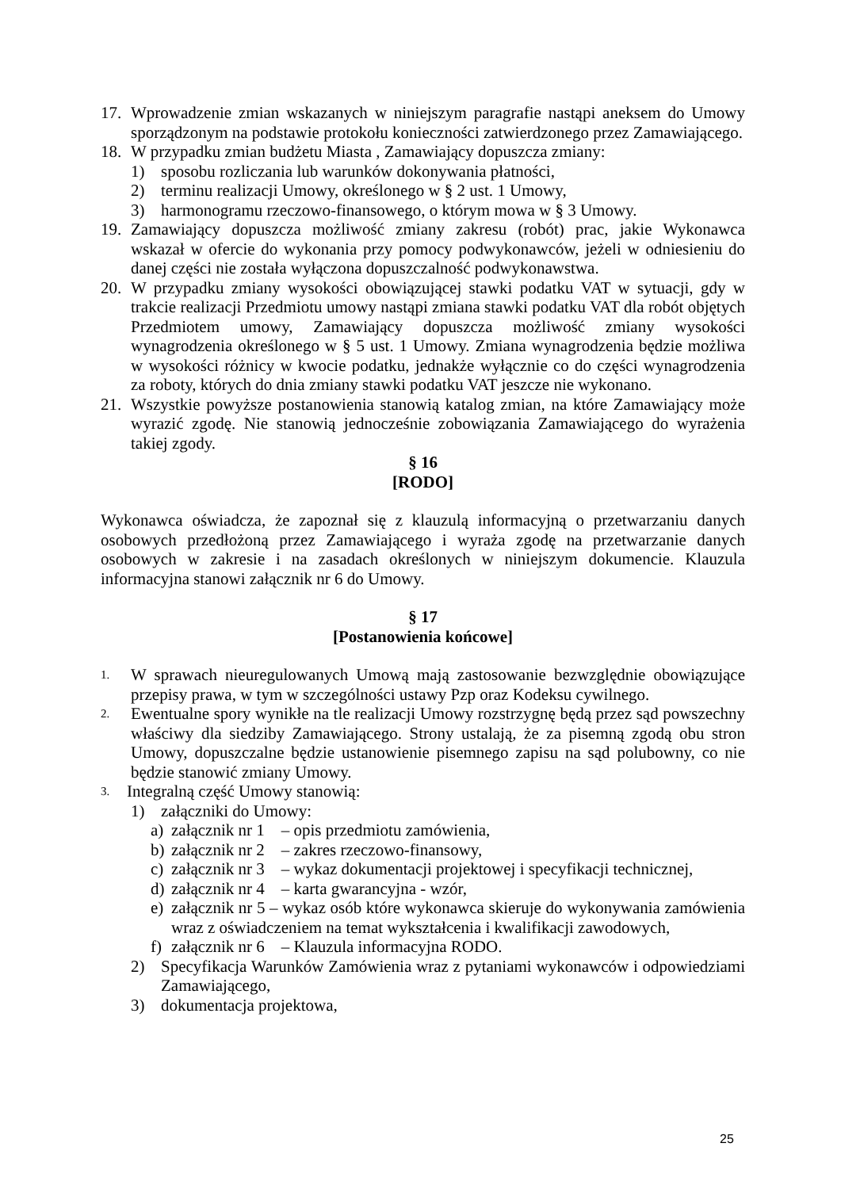17. Wprowadzenie zmian wskazanych w niniejszym paragrafie nastąpi aneksem do Umowy sporządzonym na podstawie protokołu konieczności zatwierdzonego przez Zamawiającego.
18. W przypadku zmian budżetu Miasta , Zamawiający dopuszcza zmiany:
1) sposobu rozliczania lub warunków dokonywania płatności,
2) terminu realizacji Umowy, określonego w § 2 ust. 1 Umowy,
3) harmonogramu rzeczowo-finansowego, o którym mowa w § 3 Umowy.
19. Zamawiający dopuszcza możliwość zmiany zakresu (robót) prac, jakie Wykonawca wskazał w ofercie do wykonania przy pomocy podwykonawców, jeżeli w odniesieniu do danej części nie została wyłączona dopuszczalność podwykonawstwa.
20. W przypadku zmiany wysokości obowiązującej stawki podatku VAT w sytuacji, gdy w trakcie realizacji Przedmiotu umowy nastąpi zmiana stawki podatku VAT dla robót objętych Przedmiotem umowy, Zamawiający dopuszcza możliwość zmiany wysokości wynagrodzenia określonego w § 5 ust. 1 Umowy. Zmiana wynagrodzenia będzie możliwa w wysokości różnicy w kwocie podatku, jednakże wyłącznie co do części wynagrodzenia za roboty, których do dnia zmiany stawki podatku VAT jeszcze nie wykonano.
21. Wszystkie powyższe postanowienia stanowią katalog zmian, na które Zamawiający może wyrazić zgodę. Nie stanowią jednocześnie zobowiązania Zamawiającego do wyrażenia takiej zgody.
§ 16
[RODO]
Wykonawca oświadcza, że zapoznał się z klauzulą informacyjną o przetwarzaniu danych osobowych przedłożoną przez Zamawiającego i wyraża zgodę na przetwarzanie danych osobowych w zakresie i na zasadach określonych w niniejszym dokumencie. Klauzula informacyjna stanowi załącznik nr 6 do Umowy.
§ 17
[Postanowienia końcowe]
1. W sprawach nieuregulowanych Umową mają zastosowanie bezwzględnie obowiązujące przepisy prawa, w tym w szczególności ustawy Pzp oraz Kodeksu cywilnego.
2. Ewentualne spory wynikłe na tle realizacji Umowy rozstrzygnę będą przez sąd powszechny właściwy dla siedziby Zamawiającego. Strony ustalają, że za pisemną zgodą obu stron Umowy, dopuszczalne będzie ustanowienie pisemnego zapisu na sąd polubowny, co nie będzie stanowić zmiany Umowy.
3. Integralną część Umowy stanowią:
1) załączniki do Umowy:
a) załącznik nr 1 – opis przedmiotu zamówienia,
b) załącznik nr 2 – zakres rzeczowo-finansowy,
c) załącznik nr 3 – wykaz dokumentacji projektowej i specyfikacji technicznej,
d) załącznik nr 4 – karta gwarancyjna - wzór,
e) załącznik nr 5 – wykaz osób które wykonawca skieruje do wykonywania zamówienia wraz z oświadczeniem na temat wykształcenia i kwalifikacji zawodowych,
f) załącznik nr 6 – Klauzula informacyjna RODO.
2) Specyfikacja Warunków Zamówienia wraz z pytaniami wykonawców i odpowiedziami Zamawiającego,
3) dokumentacja projektowa,
25